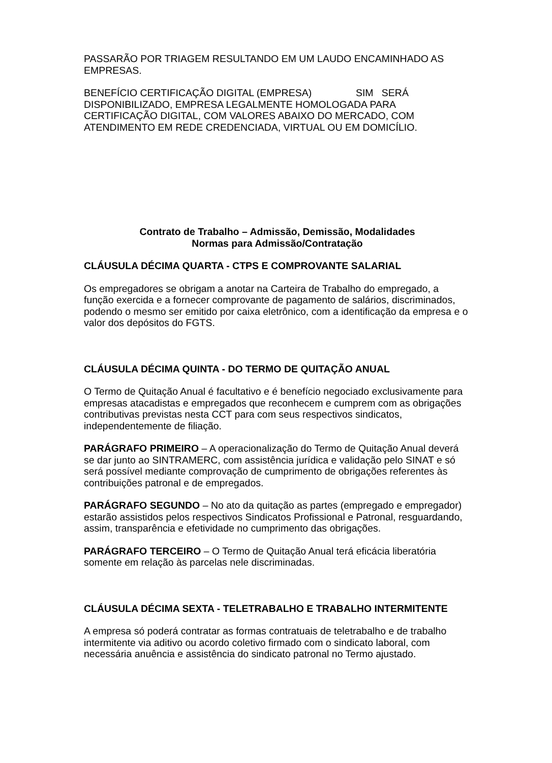PASSARÃO POR TRIAGEM RESULTANDO EM UM LAUDO ENCAMINHADO AS EMPRESAS.
BENEFÍCIO CERTIFICAÇÃO DIGITAL (EMPRESA) SIM SERÁ DISPONIBILIZADO, EMPRESA LEGALMENTE HOMOLOGADA PARA CERTIFICAÇÃO DIGITAL, COM VALORES ABAIXO DO MERCADO, COM ATENDIMENTO EM REDE CREDENCIADA, VIRTUAL OU EM DOMICÍLIO.
Contrato de Trabalho – Admissão, Demissão, Modalidades
Normas para Admissão/Contratação
CLÁUSULA DÉCIMA QUARTA - CTPS E COMPROVANTE SALARIAL
Os empregadores se obrigam a anotar na Carteira de Trabalho do empregado, a função exercida e a fornecer comprovante de pagamento de salários, discriminados, podendo o mesmo ser emitido por caixa eletrônico, com a identificação da empresa e o valor dos depósitos do FGTS.
CLÁUSULA DÉCIMA QUINTA - DO TERMO DE QUITAÇÃO ANUAL
O Termo de Quitação Anual é facultativo e é benefício negociado exclusivamente para empresas atacadistas e empregados que reconhecem e cumprem com as obrigações contributivas previstas nesta CCT para com seus respectivos sindicatos, independentemente de filiação.
PARÁGRAFO PRIMEIRO – A operacionalização do Termo de Quitação Anual deverá se dar junto ao SINTRAMERC, com assistência jurídica e validação pelo SINAT e só será possível mediante comprovação de cumprimento de obrigações referentes às contribuições patronal e de empregados.
PARÁGRAFO SEGUNDO – No ato da quitação as partes (empregado e empregador) estarão assistidos pelos respectivos Sindicatos Profissional e Patronal, resguardando, assim, transparência e efetividade no cumprimento das obrigações.
PARÁGRAFO TERCEIRO – O Termo de Quitação Anual terá eficácia liberatória somente em relação às parcelas nele discriminadas.
CLÁUSULA DÉCIMA SEXTA - TELETRABALHO E TRABALHO INTERMITENTE
A empresa só poderá contratar as formas contratuais de teletrabalho e de trabalho intermitente via aditivo ou acordo coletivo firmado com o sindicato laboral, com necessária anuência e assistência do sindicato patronal no Termo ajustado.